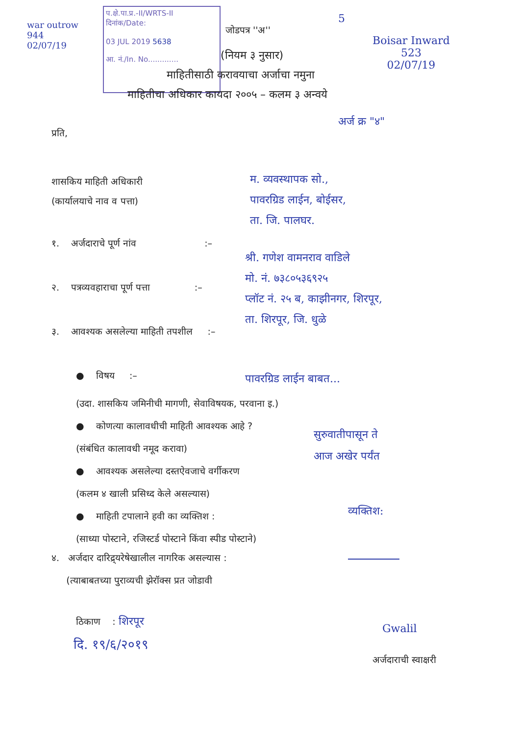war outrow
944
02/07/19
प.क्षे.पा.प्र.-II/WRTS-II
दिनांक/Date:
03 JUL 2019 5638
आ. नं./In. No.............
जोडपत्र ''अ''
5
Boisar Inward
523
02/07/19
(नियम ३ नुसार)
माहितीसाठी करावयाचा अर्जाचा नमुना
माहितीचा अधिकार कायदा २००५ – कलम ३ अन्वये
अर्ज क्र "४"
प्रति,
शासकिय माहिती अधिकारी
(कार्यालयाचे नाव व पत्ता)
म. व्यवस्थापक सो.,
पावरग्रिड लाईन, बोईसर,
ता. जि. पालघर.
१. अर्जदाराचे पूर्ण नांव :–
श्री. गणेश वामनराव वाडिले
मो. नं. ७३८०५३६९२५
प्लॉट नं. २५ ब, काझीनगर, शिरपूर,
ता. शिरपूर, जि. धुळे
२. पत्रव्यवहाराचा पूर्ण पत्ता :–
३. आवश्यक असलेल्या माहिती तपशील :–
● विषय :– पावरग्रिड लाईन बाबत...
(उदा. शासकिय जमिनीची मागणी, सेवाविषयक, परवाना इ.)
● कोणत्या कालावधीची माहिती आवश्यक आहे ?
(संबंधित कालावधी नमूद करावा)
● आवश्यक असलेल्या दस्तऐवजाचे वर्गीकरण
(कलम ४ खाली प्रसिध्द केले असल्यास)
● माहिती टपालाने हवी का व्यक्तिश :
(साध्या पोस्टाने, रजिस्टर्ड पोस्टाने किंवा स्पीड पोस्टाने)
सुरुवातीपासून ते
आज अखेर पर्यंत
व्यक्तिश:
४. अर्जदार दारिद्र्यरेषेखालील नागरिक असल्यास :
(त्याबाबतच्या पुराव्यची झेरॉक्स प्रत जोडावी
ठिकाण : शिरपूर
दि. १९/६/२०१९
Gwalil
अर्जदाराची स्वाक्षरी